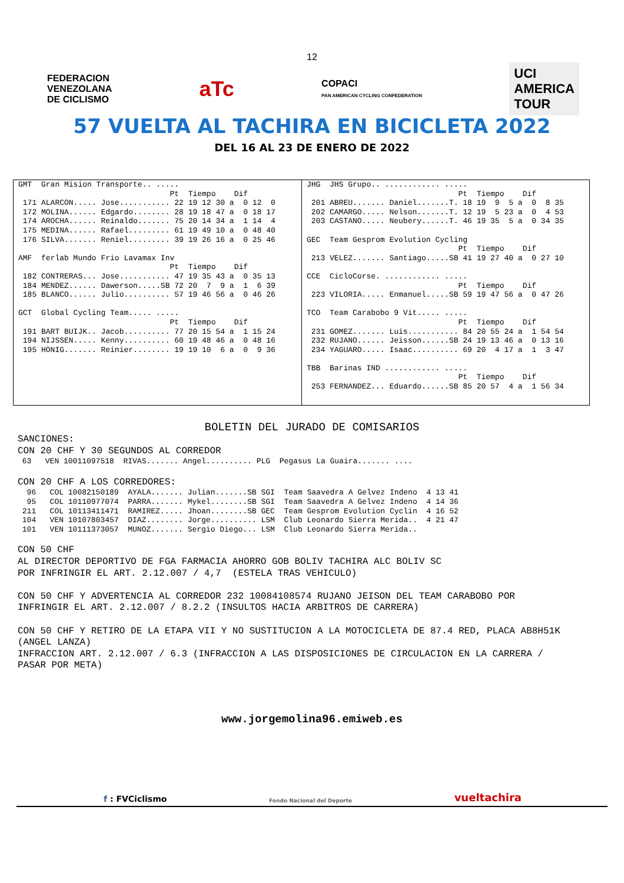12
FEDERACION
VENEZOLANA
DE CICLISMO
aTc
COPACI
PAN AMERICAN CYCLING CONFEDERATION
UCI
AMERICA
TOUR
57 VUELTA AL TACHIRA EN BICICLETA 2022
DEL 16 AL 23 DE ENERO DE 2022
GMT  Gran Mision Transporte.. .....
                                 Pt  Tiempo    Dif
 171 ALARCON..... Jose........... 22 19 12 30 a  0 12  0
 172 MOLINA...... Edgardo........ 28 19 18 47 a  0 18 17
 174 AROCHA...... Reinaldo....... 75 20 14 34 a  1 14  4
 175 MEDINA...... Rafael......... 61 19 49 10 a  0 48 40
 176 SILVA....... Reniel......... 39 19 26 16 a  0 25 46

AMF  ferlab Mundo Frio Lavamax Inv
                                 Pt  Tiempo    Dif
 182 CONTRERAS... Jose........... 47 19 35 43 a  0 35 13
 184 MENDEZ...... Dawerson.....SB 72 20  7  9 a  1  6 39
 185 BLANCO...... Julio.......... 57 19 46 56 a  0 46 26

GCT  Global Cycling Team..... .....
                                 Pt  Tiempo    Dif
 191 BART BUIJK.. Jacob.......... 77 20 15 54 a  1 15 24
 194 NIJSSEN..... Kenny.......... 60 19 48 46 a  0 48 16
 195 HONIG....... Reinier........ 19 19 10  6 a  0  9 36
JHG  JHS Grupo.. ............ .....
                                 Pt  Tiempo    Dif
 201 ABREU....... Daniel.......T. 18 19  9  5 a  0  8 35
 202 CAMARGO..... Nelson.......T. 12 19  5 23 a  0  4 53
 203 CASTANO..... Neubery......T. 46 19 35  5 a  0 34 35

GEC  Team Gesprom Evolution Cycling
                                 Pt  Tiempo    Dif
 213 VELEZ....... Santiago.....SB 41 19 27 40 a  0 27 10

CCE  CicloCorse. ............ .....
                                 Pt  Tiempo    Dif
 223 VILORIA..... Enmanuel.....SB 59 19 47 56 a  0 47 26

TCO  Team Carabobo 9 Vit..... .....
                                 Pt  Tiempo    Dif
 231 GOMEZ....... Luis........... 84 20 55 24 a  1 54 54
 232 RUJANO...... Jeisson......SB 24 19 13 46 a  0 13 16
 234 YAGUARO..... Isaac.......... 69 20  4 17 a  1  3 47

TBB  Barinas IND ............ .....
                                 Pt  Tiempo    Dif
 253 FERNANDEZ... Eduardo......SB 85 20 57  4 a  1 56 34
BOLETIN DEL JURADO DE COMISARIOS
SANCIONES:
CON 20 CHF Y 30 SEGUNDOS AL CORREDOR
 63   VEN 10011097518  RIVAS....... Angel.......... PLG  Pegasus La Guaira....... ....
CON 20 CHF A LOS CORREDORES:
  96   COL 10082150189  AYALA....... Julian.......SB SGI  Team Saavedra A Gelvez Indeno  4 13 41
  95   COL 10110977074  PARRA....... Mykel........SB SGI  Team Saavedra A Gelvez Indeno  4 14 36
 211   COL 10113411471  RAMIREZ..... Jhoan........SB GEC  Team Gesprom Evolution Cyclin  4 16 52
 104   VEN 10107803457  DIAZ........ Jorge.......... LSM  Club Leonardo Sierra Merida..  4 21 47
 101   VEN 10111373057  MUNOZ....... Sergio Diego... LSM  Club Leonardo Sierra Merida..
CON 50 CHF
AL DIRECTOR DEPORTIVO DE FGA FARMACIA AHORRO GOB BOLIV TACHIRA ALC BOLIV SC
POR INFRINGIR EL ART. 2.12.007 / 4,7  (ESTELA TRAS VEHICULO)

CON 50 CHF Y ADVERTENCIA AL CORREDOR 232 10084108574 RUJANO JEISON DEL TEAM CARABOBO POR
INFRINGIR EL ART. 2.12.007 / 8.2.2 (INSULTOS HACIA ARBITROS DE CARRERA)

CON 50 CHF Y RETIRO DE LA ETAPA VII Y NO SUSTITUCION A LA MOTOCICLETA DE 87.4 RED, PLACA AB8H51K
(ANGEL LANZA)
INFRACCION ART. 2.12.007 / 6.3 (INFRACCION A LAS DISPOSICIONES DE CIRCULACION EN LA CARRERA /
PASAR POR META)
www.jorgemolina96.emiweb.es
f : FVCiclismo
Fondo Nacional del Deporte
vueltachira